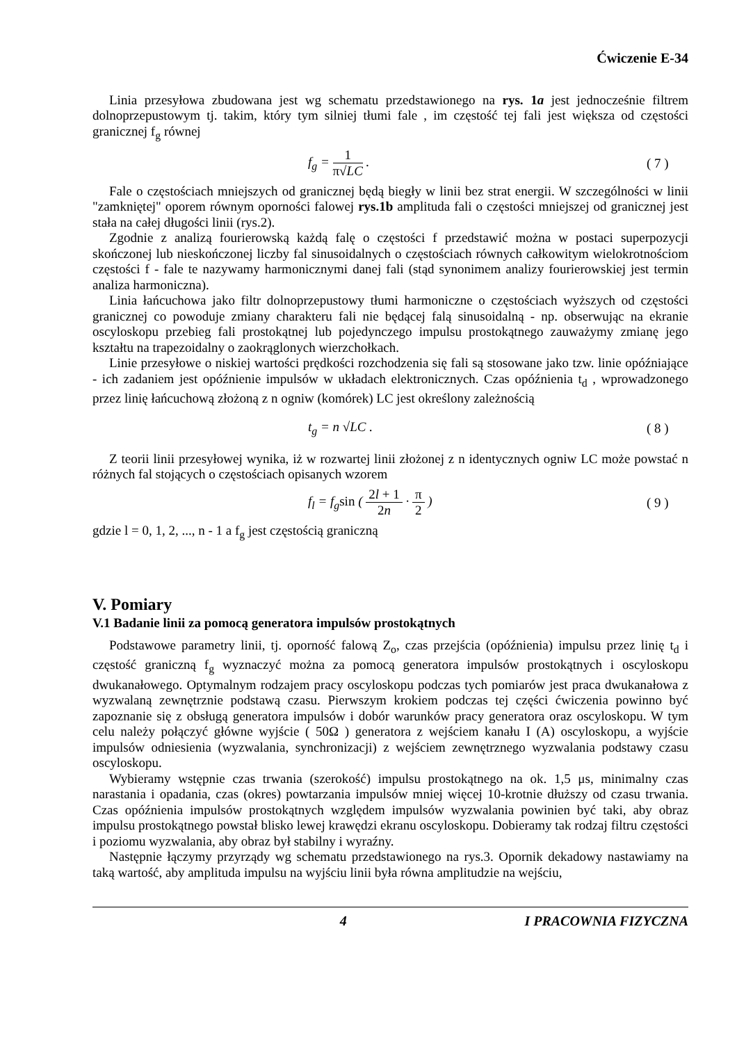Ćwiczenie E-34
Linia przesyłowa zbudowana jest wg schematu przedstawionego na rys. 1a jest jednocześnie filtrem dolnoprzepustowym tj. takim, który tym silniej tłumi fale , im częstość tej fali jest większa od częstości granicznej f<sub>g</sub> równej
f<sub>g</sub> = 1 π√LC . ( 7 )
Fale o częstościach mniejszych od granicznej będą biegły w linii bez strat energii. W szczególności w linii "zamkniętej" oporem równym oporności falowej rys.1b amplituda fali o częstości mniejszej od granicznej jest stała na całej długości linii (rys.2).
Zgodnie z analizą fourierowską każdą falę o częstości f przedstawić można w postaci superpozycji skończonej lub nieskończonej liczby fal sinusoidalnych o częstościach równych całkowitym wielokrotnościom częstości f - fale te nazywamy harmonicznymi danej fali (stąd synonimem analizy fourierowskiej jest termin analiza harmoniczna).
Linia łańcuchowa jako filtr dolnoprzepustowy tłumi harmoniczne o częstościach wyższych od częstości granicznej co powoduje zmiany charakteru fali nie będącej falą sinusoidalną - np. obserwując na ekranie oscyloskopu przebieg fali prostokątnej lub pojedynczego impulsu prostokątnego zauważymy zmianę jego kształtu na trapezoidalny o zaokrąglonych wierzchołkach.
Linie przesyłowe o niskiej wartości prędkości rozchodzenia się fali są stosowane jako tzw. linie opóźniające - ich zadaniem jest opóźnienie impulsów w układach elektronicznych. Czas opóźnienia t<sub>d</sub> , wprowadzonego przez linię łańcuchową złożoną z n ogniw (komórek) LC jest określony zależnością
t<sub>g</sub> = n √LC . ( 8 )
Z teorii linii przesyłowej wynika, iż w rozwartej linii złożonej z n identycznych ogniw LC może powstać n różnych fal stojących o częstościach opisanych wzorem
f<sub>l</sub> = f<sub>g</sub>sin ( 2l + 1 2n · π 2 ) ( 9 )
gdzie l = 0, 1, 2, ..., n - 1 a f<sub>g</sub> jest częstością graniczną
V. Pomiary
V.1 Badanie linii za pomocą generatora impulsów prostokątnych
Podstawowe parametry linii, tj. oporność falową Z<sub>o</sub>, czas przejścia (opóźnienia) impulsu przez linię t<sub>d</sub> i częstość graniczną f<sub>g</sub> wyznaczyć można za pomocą generatora impulsów prostokątnych i oscyloskopu dwukanałowego. Optymalnym rodzajem pracy oscyloskopu podczas tych pomiarów jest praca dwukanałowa z wyzwalaną zewnętrznie podstawą czasu. Pierwszym krokiem podczas tej części ćwiczenia powinno być zapoznanie się z obsługą generatora impulsów i dobór warunków pracy generatora oraz oscyloskopu. W tym celu należy połączyć główne wyjście ( 50Ω ) generatora z wejściem kanału I (A) oscyloskopu, a wyjście impulsów odniesienia (wyzwalania, synchronizacji) z wejściem zewnętrznego wyzwalania podstawy czasu oscyloskopu.
Wybieramy wstępnie czas trwania (szerokość) impulsu prostokątnego na ok. 1,5 μs, minimalny czas narastania i opadania, czas (okres) powtarzania impulsów mniej więcej 10-krotnie dłuższy od czasu trwania. Czas opóźnienia impulsów prostokątnych względem impulsów wyzwalania powinien być taki, aby obraz impulsu prostokątnego powstał blisko lewej krawędzi ekranu oscyloskopu. Dobieramy tak rodzaj filtru częstości i poziomu wyzwalania, aby obraz był stabilny i wyraźny.
Następnie łączymy przyrządy wg schematu przedstawionego na rys.3. Opornik dekadowy nastawiamy na taką wartość, aby amplituda impulsu na wyjściu linii była równa amplitudzie na wejściu,
4 I PRACOWNIA FIZYCZNA